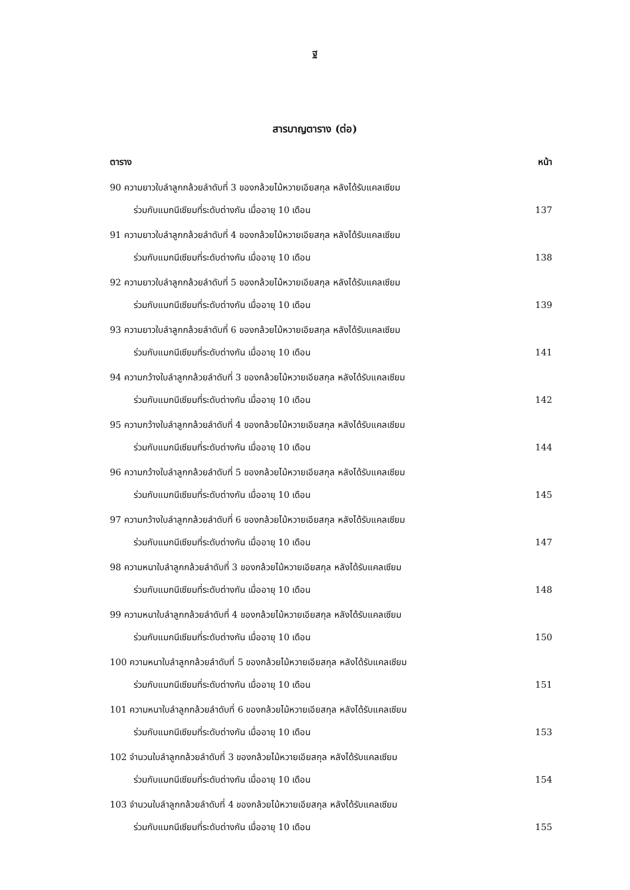ฐ
สารบาญตาราง (ต่อ)
ตาราง หน้า
90 ความยาวใบลำลูกกล้วยลำดับที่ 3 ของกล้วยไม้หวายเอียสกุล หลังได้รับแคลเซียม
ร่วมกับแมกนีเซียมที่ระดับต่างกัน เมื่ออายุ 10 เดือน 137
91 ความยาวใบลำลูกกล้วยลำดับที่ 4 ของกล้วยไม้หวายเอียสกุล หลังได้รับแคลเซียม
ร่วมกับแมกนีเซียมที่ระดับต่างกัน เมื่ออายุ 10 เดือน 138
92 ความยาวใบลำลูกกล้วยลำดับที่ 5 ของกล้วยไม้หวายเอียสกุล หลังได้รับแคลเซียม
ร่วมกับแมกนีเซียมที่ระดับต่างกัน เมื่ออายุ 10 เดือน 139
93 ความยาวใบลำลูกกล้วยลำดับที่ 6 ของกล้วยไม้หวายเอียสกุล หลังได้รับแคลเซียม
ร่วมกับแมกนีเซียมที่ระดับต่างกัน เมื่ออายุ 10 เดือน 141
94 ความกว้างใบลำลูกกล้วยลำดับที่ 3 ของกล้วยไม้หวายเอียสกุล หลังได้รับแคลเซียม
ร่วมกับแมกนีเซียมที่ระดับต่างกัน เมื่ออายุ 10 เดือน 142
95 ความกว้างใบลำลูกกล้วยลำดับที่ 4 ของกล้วยไม้หวายเอียสกุล หลังได้รับแคลเซียม
ร่วมกับแมกนีเซียมที่ระดับต่างกัน เมื่ออายุ 10 เดือน 144
96 ความกว้างใบลำลูกกล้วยลำดับที่ 5 ของกล้วยไม้หวายเอียสกุล หลังได้รับแคลเซียม
ร่วมกับแมกนีเซียมที่ระดับต่างกัน เมื่ออายุ 10 เดือน 145
97 ความกว้างใบลำลูกกล้วยลำดับที่ 6 ของกล้วยไม้หวายเอียสกุล หลังได้รับแคลเซียม
ร่วมกับแมกนีเซียมที่ระดับต่างกัน เมื่ออายุ 10 เดือน 147
98 ความหนาใบลำลูกกล้วยลำดับที่ 3 ของกล้วยไม้หวายเอียสกุล หลังได้รับแคลเซียม
ร่วมกับแมกนีเซียมที่ระดับต่างกัน เมื่ออายุ 10 เดือน 148
99 ความหนาใบลำลูกกล้วยลำดับที่ 4 ของกล้วยไม้หวายเอียสกุล หลังได้รับแคลเซียม
ร่วมกับแมกนีเซียมที่ระดับต่างกัน เมื่ออายุ 10 เดือน 150
100 ความหนาใบลำลูกกล้วยลำดับที่ 5 ของกล้วยไม้หวายเอียสกุล หลังได้รับแคลเซียม
ร่วมกับแมกนีเซียมที่ระดับต่างกัน เมื่ออายุ 10 เดือน 151
101 ความหนาใบลำลูกกล้วยลำดับที่ 6 ของกล้วยไม้หวายเอียสกุล หลังได้รับแคลเซียม
ร่วมกับแมกนีเซียมที่ระดับต่างกัน เมื่ออายุ 10 เดือน 153
102 จำนวนใบลำลูกกล้วยลำดับที่ 3 ของกล้วยไม้หวายเอียสกุล หลังได้รับแคลเซียม
ร่วมกับแมกนีเซียมที่ระดับต่างกัน เมื่ออายุ 10 เดือน 154
103 จำนวนใบลำลูกกล้วยลำดับที่ 4 ของกล้วยไม้หวายเอียสกุล หลังได้รับแคลเซียม
ร่วมกับแมกนีเซียมที่ระดับต่างกัน เมื่ออายุ 10 เดือน 155